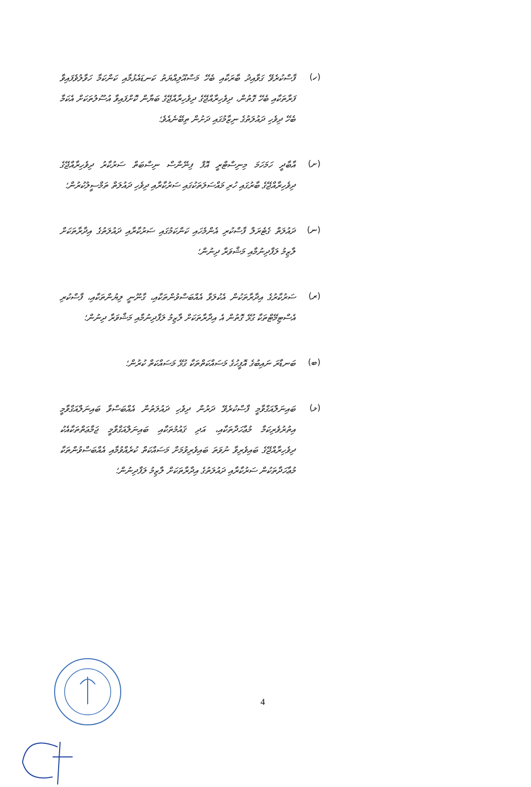(ހ)
ފާސްކުރެވޭ ގަވާއިދު ބާރަކާއި ބެހޭ މަސްއޫލިއްޔަތު ކަނޑައެޅުމާއި ކަންކަމާ ހަވާލުވެފައިވާ ފަރާތަކާއި ބެހޭ ގޮތުން، ދިވެހިރާއްޖޭގެ ދިވެހިރާއްޖޭގެ ބަޔާން ކޮށްފައިވާ އުސޫލުތަކަށް އެކަމާ ބެހޭ ދިވެހި ދައުލަތުގެ ނިޒާމުގައި ދަށުން ތިބޭނެއެވެ؛
(ށ)
އާބާދީ ހަމަހަމަ މިނިސްޓްރީ އޮފް ފިނޭންސް ނިސްބަތް ސަރުކާރު ދިވެހިރާއްޖޭގެ ދިވެހިރާއްޖޭގެ ބާރުގައި ހުރި މައްސަލަތަކުގައި ސަރުކާރާއި ދިވެހި ދައުލަތް ތަމްސީލުކުރުން؛
(ނ)
ދައުލަތް ގެޓެރަލް ފާސްކުރި އެންމެހައި ކަންކަމުގައި ސަރުކާރާއި ދައުލަތުގެ އިދާރާތަކަށް ލާޒިމު ލަފާދިނުމާއި މަޝްވަރާ ދިނުން؛
(ރ)
ސަރުކާރުގެ އިދާރާތަކުން އެކުލަވާ އެއްބަސްވުންތަކާއި، ގާނޫނީ ލިޔުންތަކާއި، ފާސްކުރި އެސްޓިމޭޓްތަކާ ގުޅޭ ގޮތުން އެ އިދާރާތަކަށް ލާޒިމު ލަފާދިނުމާއި މަޝްވަރާ ދިނުން؛
(ބ)
ބަނޑާރަ ނައިބުގެ އޮފީހުގެ މަސައްކަތްތަކާ ގުޅޭ މަސައްކަތް ކުރުން؛
(ޅ)
ބައިނަލްއަގްވާމީ ފާސްކުރެވޭ ދަރުން ދިވެހި ދައުލަތުން އެއްބަސްވާ ބައިނަލްއަގްވާމީ އިތުރުވެރިކަމާ މުޢާހަދާތަކާއި، އަދި ޤައުމުތަކާއި ބައިނަލްއަގްވާމީ ޖަމާޢަތްތަކާއެކު ދިވެހިރާއްޖޭގެ ބައިވެރިވާ ނުވަތަ ބައިވެރިވުމަށް މަސައްކަތް ކުރެއްވުމާއި އެއްބަސްވުންތަކާ މުޢާހަދާތަކުން ސަރުކާރާއި ދައުލަތުގެ އިދާރާތަކަށް ލާޒިމު ލަފާދިނުން؛
4